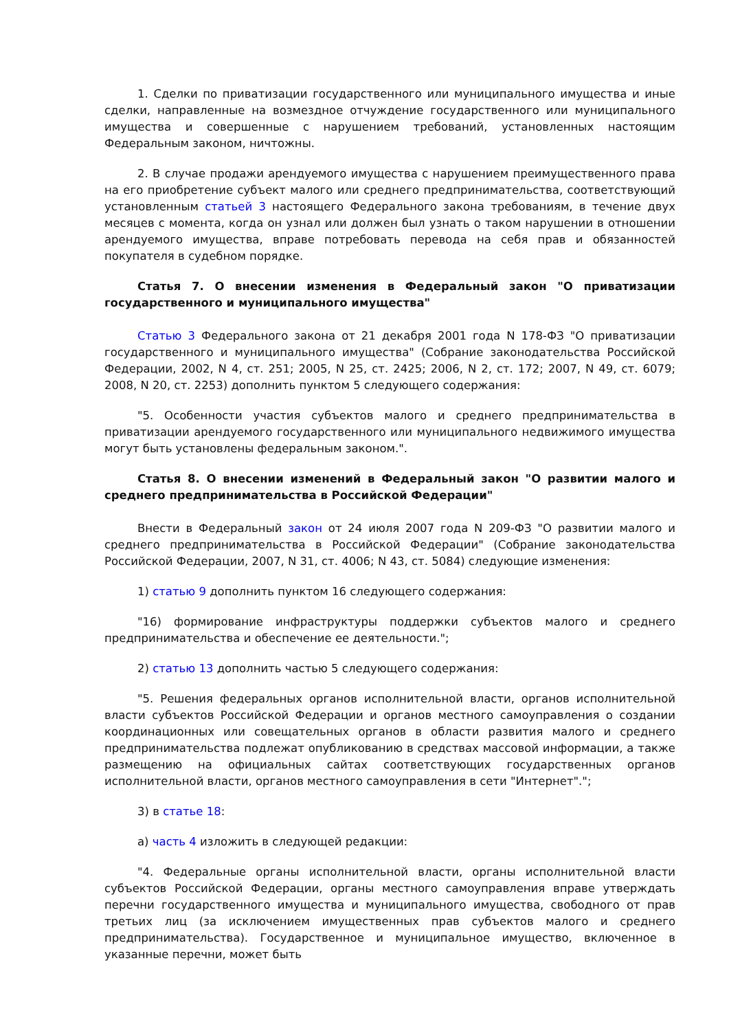1. Сделки по приватизации государственного или муниципального имущества и иные сделки, направленные на возмездное отчуждение государственного или муниципального имущества и совершенные с нарушением требований, установленных настоящим Федеральным законом, ничтожны.
2. В случае продажи арендуемого имущества с нарушением преимущественного права на его приобретение субъект малого или среднего предпринимательства, соответствующий установленным статьей 3 настоящего Федерального закона требованиям, в течение двух месяцев с момента, когда он узнал или должен был узнать о таком нарушении в отношении арендуемого имущества, вправе потребовать перевода на себя прав и обязанностей покупателя в судебном порядке.
Статья 7. О внесении изменения в Федеральный закон "О приватизации государственного и муниципального имущества"
Статью 3 Федерального закона от 21 декабря 2001 года N 178-ФЗ "О приватизации государственного и муниципального имущества" (Собрание законодательства Российской Федерации, 2002, N 4, ст. 251; 2005, N 25, ст. 2425; 2006, N 2, ст. 172; 2007, N 49, ст. 6079; 2008, N 20, ст. 2253) дополнить пунктом 5 следующего содержания:
"5. Особенности участия субъектов малого и среднего предпринимательства в приватизации арендуемого государственного или муниципального недвижимого имущества могут быть установлены федеральным законом.".
Статья 8. О внесении изменений в Федеральный закон "О развитии малого и среднего предпринимательства в Российской Федерации"
Внести в Федеральный закон от 24 июля 2007 года N 209-ФЗ "О развитии малого и среднего предпринимательства в Российской Федерации" (Собрание законодательства Российской Федерации, 2007, N 31, ст. 4006; N 43, ст. 5084) следующие изменения:
1) статью 9 дополнить пунктом 16 следующего содержания:
"16) формирование инфраструктуры поддержки субъектов малого и среднего предпринимательства и обеспечение ее деятельности.";
2) статью 13 дополнить частью 5 следующего содержания:
"5. Решения федеральных органов исполнительной власти, органов исполнительной власти субъектов Российской Федерации и органов местного самоуправления о создании координационных или совещательных органов в области развития малого и среднего предпринимательства подлежат опубликованию в средствах массовой информации, а также размещению на официальных сайтах соответствующих государственных органов исполнительной власти, органов местного самоуправления в сети "Интернет".";
3) в статье 18:
а) часть 4 изложить в следующей редакции:
"4. Федеральные органы исполнительной власти, органы исполнительной власти субъектов Российской Федерации, органы местного самоуправления вправе утверждать перечни государственного имущества и муниципального имущества, свободного от прав третьих лиц (за исключением имущественных прав субъектов малого и среднего предпринимательства). Государственное и муниципальное имущество, включенное в указанные перечни, может быть